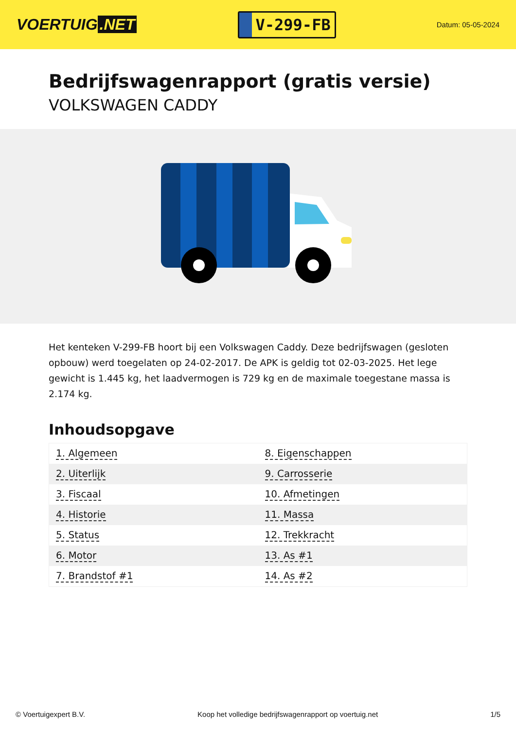VOERTUIG.NET
V-299-FB
Datum: 05-05-2024
Bedrijfswagenrapport (gratis versie)
VOLKSWAGEN CADDY
Het kenteken V-299-FB hoort bij een Volkswagen Caddy. Deze bedrijfswagen (gesloten opbouw) werd toegelaten op 24-02-2017. De APK is geldig tot 02-03-2025. Het lege gewicht is 1.445 kg, het laadvermogen is 729 kg en de maximale toegestane massa is 2.174 kg.
Inhoudsopgave
| 1. Algemeen | 8. Eigenschappen |
| 2. Uiterlijk | 9. Carrosserie |
| 3. Fiscaal | 10. Afmetingen |
| 4. Historie | 11. Massa |
| 5. Status | 12. Trekkracht |
| 6. Motor | 13. As #1 |
| 7. Brandstof #1 | 14. As #2 |
© Voertuigexpert B.V. Koop het volledige bedrijfswagenrapport op voertuig.net 1/5